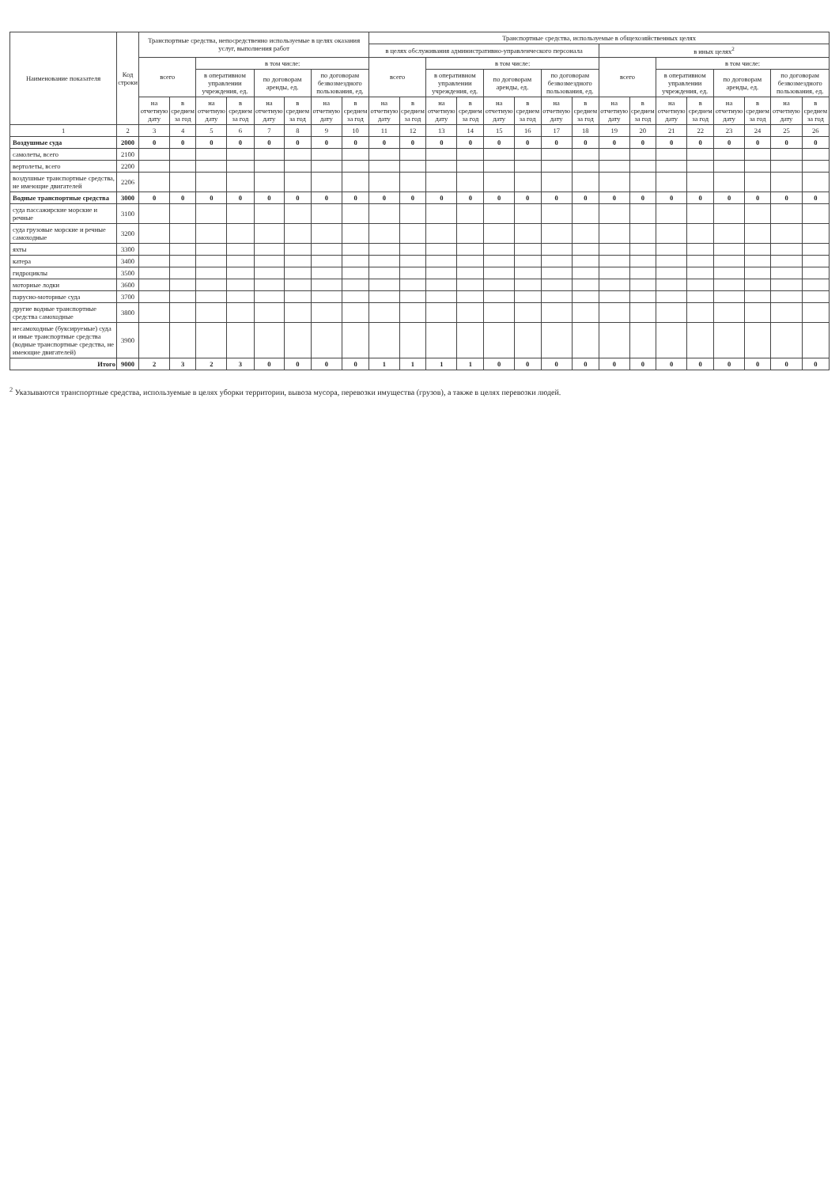| Наименование показателя | Код строки | Транспортные средства, непосредственно используемые в целях оказания услуг, выполнения работ | | | | | | | | Транспортные средства, используемые в общехозяйственных целях | | | | | | | | | | | | | | | |
| --- | --- | --- | --- | --- | --- | --- | --- | --- | --- | --- | --- | --- | --- | --- | --- | --- | --- | --- | --- | --- | --- | --- | --- | --- | --- |
| | | | | | | | | | | в целях обслуживания административно-управленческого персонала | | | | | | | | в иных целях<sup>2</sup> | | | | | | | |
| | | всего | | в том числе: | | | | | | всего | | в том числе: | | | | | | всего | | в том числе: | | | | | |
| | | | | в оперативном управлении учреждения, ед. | | по договорам аренды, ед. | | по договорам безвозмездного пользования, ед. | | | | в оперативном управлении учреждения, ед. | | по договорам аренды, ед. | | по договорам безвозмездного пользования, ед. | | | | в оперативном управлении учреждения, ед. | | по договорам аренды, ед. | | по договорам безвозмездного пользования, ед. | |
| | | на отчетную дату | в среднем за год | на отчетную дату | в среднем за год | на отчетную дату | в среднем за год | на отчетную дату | в среднем за год | на отчетную дату | в среднем за год | на отчетную дату | в среднем за год | на отчетную дату | в среднем за год | на отчетную дату | в среднем за год | на отчетную дату | в среднем за год | на отчетную дату | в среднем за год | на отчетную дату | в среднем за год | на отчетную дату | в среднем за год |
| 1 | 2 | 3 | 4 | 5 | 6 | 7 | 8 | 9 | 10 | 11 | 12 | 13 | 14 | 15 | 16 | 17 | 18 | 19 | 20 | 21 | 22 | 23 | 24 | 25 | 26 |
| Воздушные суда | 2000 | 0 | 0 | 0 | 0 | 0 | 0 | 0 | 0 | 0 | 0 | 0 | 0 | 0 | 0 | 0 | 0 | 0 | 0 | 0 | 0 | 0 | 0 | 0 | 0 |
| самолеты, всего | 2100 | | | | | | | | | | | | | | | | | | | | | | | | |
| вертолеты, всего | 2200 | | | | | | | | | | | | | | | | | | | | | | | | |
| воздушные транспортные средства, не имеющие двигателей | 2206 | | | | | | | | | | | | | | | | | | | | | | | | |
| Водные транспортные средства | 3000 | 0 | 0 | 0 | 0 | 0 | 0 | 0 | 0 | 0 | 0 | 0 | 0 | 0 | 0 | 0 | 0 | 0 | 0 | 0 | 0 | 0 | 0 | 0 | 0 |
| суда пассажирские морские и речные | 3100 | | | | | | | | | | | | | | | | | | | | | | | | |
| суда грузовые морские и речные самоходные | 3200 | | | | | | | | | | | | | | | | | | | | | | | | |
| яхты | 3300 | | | | | | | | | | | | | | | | | | | | | | | | |
| катера | 3400 | | | | | | | | | | | | | | | | | | | | | | | | |
| гидроциклы | 3500 | | | | | | | | | | | | | | | | | | | | | | | | |
| моторные лодки | 3600 | | | | | | | | | | | | | | | | | | | | | | | | |
| парусно-моторные суда | 3700 | | | | | | | | | | | | | | | | | | | | | | | | |
| другие водные транспортные средства самоходные | 3800 | | | | | | | | | | | | | | | | | | | | | | | | |
| несамоходные (буксируемые) суда и иные транспортные средства (водные транспортные средства, не имеющие двигателей) | 3900 | | | | | | | | | | | | | | | | | | | | | | | | |
| Итого | 9000 | 2 | 3 | 2 | 3 | 0 | 0 | 0 | 0 | 1 | 1 | 1 | 1 | 0 | 0 | 0 | 0 | 0 | 0 | 0 | 0 | 0 | 0 | 0 | 0 |
<sup>2</sup> Указываются транспортные средства, используемые в целях уборки территории, вывоза мусора, перевозки имущества (грузов), а также в целях перевозки людей.